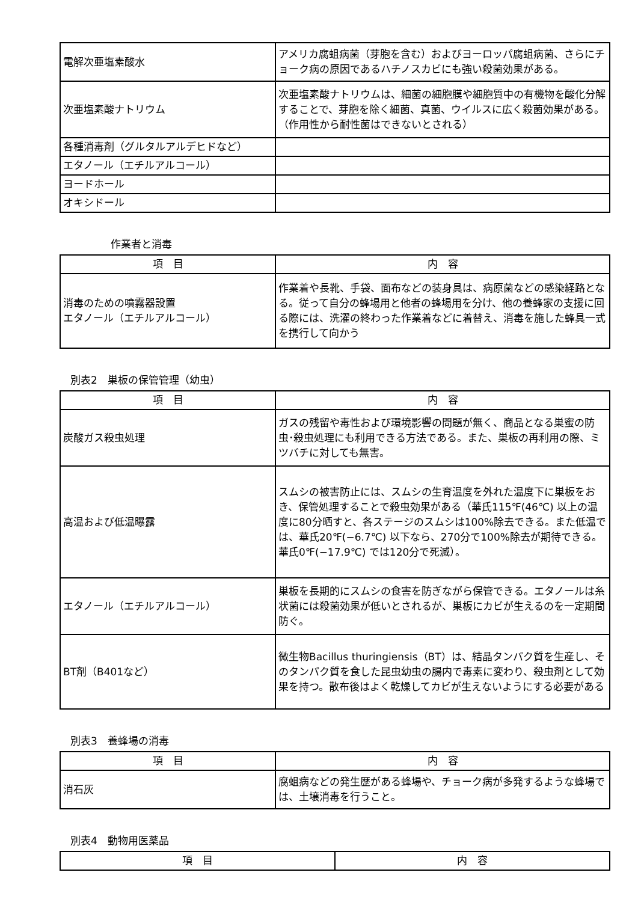| 電解次亜塩素酸水 | アメリカ腐蛆病菌（芽胞を含む）およびヨーロッパ腐蛆病菌、さらにチョーク病の原因であるハチノスカビにも強い殺菌効果がある。 |
| 次亜塩素酸ナトリウム | 次亜塩素酸ナトリウムは、細菌の細胞膜や細胞質中の有機物を酸化分解することで、芽胞を除く細菌、真菌、ウイルスに広く殺菌効果がある。（作用性から耐性菌はできないとされる） |
| 各種消毒剤（グルタルアルデヒドなど） | |
| エタノール（エチルアルコール） | |
| ヨードホール | |
| オキシドール | |
作業者と消毒
| 項 目 | 内 容 |
| --- | --- |
| 消毒のための噴霧器設置 エタノール（エチルアルコール） | 作業着や長靴、手袋、面布などの装身具は、病原菌などの感染経路となる。従って自分の蜂場用と他者の蜂場用を分け、他の養蜂家の支援に回る際には、洗濯の終わった作業着などに着替え、消毒を施した蜂具一式を携行して向かう |
別表2　巣板の保管管理（幼虫）
| 項 目 | 内 容 |
| --- | --- |
| 炭酸ガス殺虫処理 | ガスの残留や毒性および環境影響の問題が無く、商品となる巣蜜の防虫･殺虫処理にも利用できる方法である。また、巣板の再利用の際、ミツバチに対しても無害。 |
| 高温および低温曝露 | スムシの被害防止には、スムシの生育温度を外れた温度下に巣板をおき、保管処理することで殺虫効果がある（華氏115℉(46℃) 以上の温度に80分晒すと、各ステージのスムシは100%除去できる。また低温では、華氏20℉(−6.7℃) 以下なら、270分で100%除去が期待できる。華氏0℉(−17.9℃) では120分で死滅）。 |
| エタノール（エチルアルコール） | 巣板を長期的にスムシの食害を防ぎながら保管できる。エタノールは糸状菌には殺菌効果が低いとされるが、巣板にカビが生えるのを一定期間防ぐ。 |
| BT剤（B401など） | 微生物Bacillus thuringiensis（BT）は、結晶タンパク質を生産し、そのタンパク質を食した昆虫幼虫の腸内で毒素に変わり、殺虫剤として効果を持つ。散布後はよく乾燥してカビが生えないようにする必要がある |
別表3　養蜂場の消毒
| 項 目 | 内 容 |
| --- | --- |
| 消石灰 | 腐蛆病などの発生歴がある蜂場や、チョーク病が多発するような蜂場では、土壌消毒を行うこと。 |
別表4　動物用医薬品
| 項 目 | 内 容 |
| --- | --- |